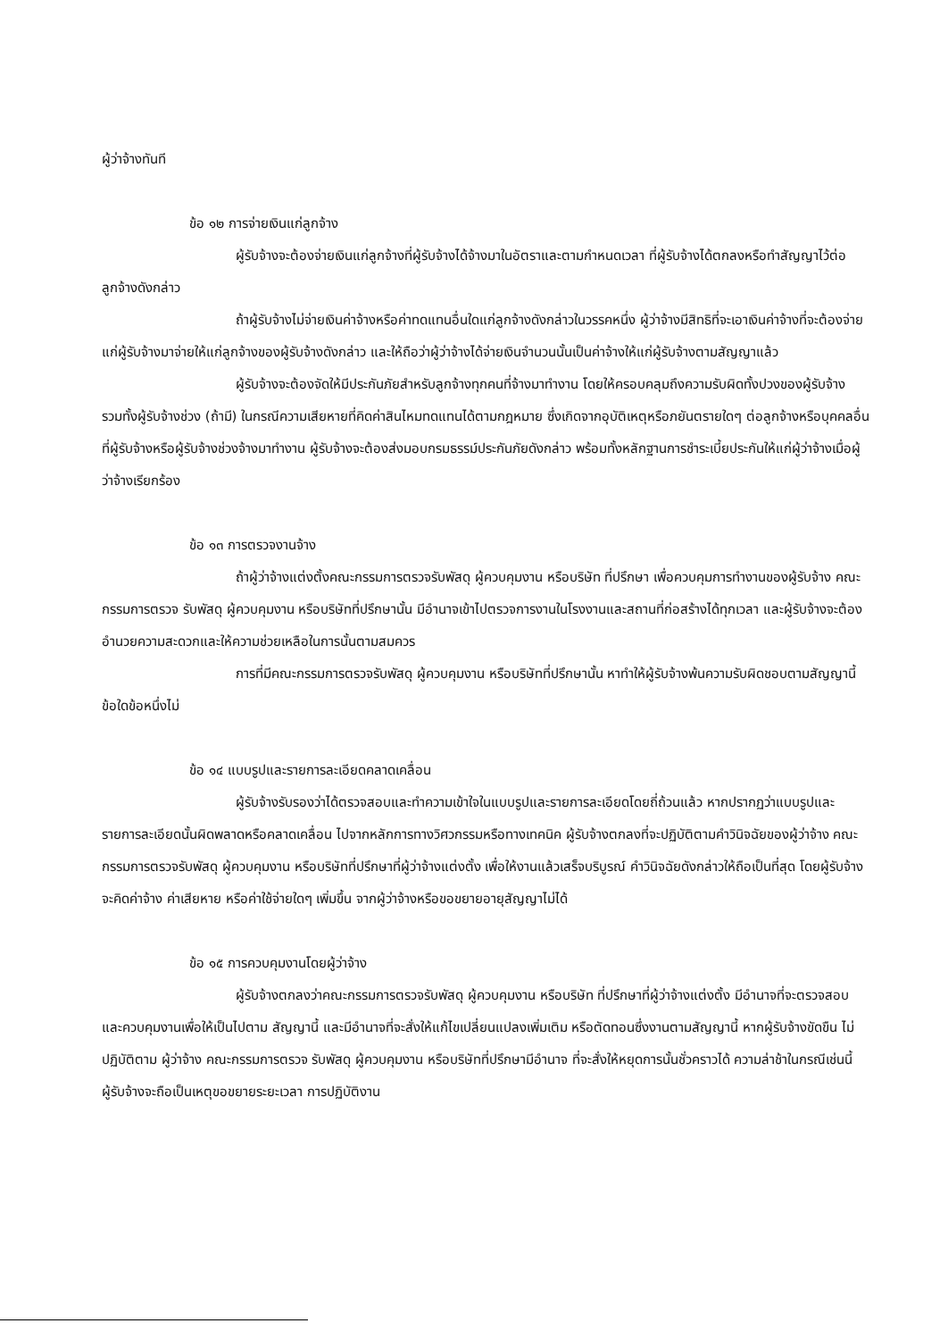ผู้ว่าจ้างทันที
ข้อ ๑๒ การจ่ายเงินแก่ลูกจ้าง
ผู้รับจ้างจะต้องจ่ายเงินแก่ลูกจ้างที่ผู้รับจ้างได้จ้างมาในอัตราและตามกำหนดเวลา ที่ผู้รับจ้างได้ตกลงหรือทำสัญญาไว้ต่อลูกจ้างดังกล่าว
ถ้าผู้รับจ้างไม่จ่ายเงินค่าจ้างหรือค่าทดแทนอื่นใดแก่ลูกจ้างดังกล่าวในวรรคหนึ่ง ผู้ว่าจ้างมีสิทธิที่จะเอาเงินค่าจ้างที่จะต้องจ่ายแก่ผู้รับจ้างมาจ่ายให้แก่ลูกจ้างของผู้รับจ้างดังกล่าว และให้ถือว่าผู้ว่าจ้างได้จ่ายเงินจำนวนนั้นเป็นค่าจ้างให้แก่ผู้รับจ้างตามสัญญาแล้ว
ผู้รับจ้างจะต้องจัดให้มีประกันภัยสำหรับลูกจ้างทุกคนที่จ้างมาทำงาน โดยให้ครอบคลุมถึงความรับผิดทั้งปวงของผู้รับจ้าง รวมทั้งผู้รับจ้างช่วง (ถ้ามี) ในกรณีความเสียหายที่คิดค่าสินไหมทดแทนได้ตามกฎหมาย ซึ่งเกิดจากอุบัติเหตุหรือภยันตรายใดๆ ต่อลูกจ้างหรือบุคคลอื่น ที่ผู้รับจ้างหรือผู้รับจ้างช่วงจ้างมาทำงาน ผู้รับจ้างจะต้องส่งมอบกรมธรรม์ประกันภัยดังกล่าว พร้อมทั้งหลักฐานการชำระเบี้ยประกันให้แก่ผู้ว่าจ้างเมื่อผู้ว่าจ้างเรียกร้อง
ข้อ ๑๓ การตรวจงานจ้าง
ถ้าผู้ว่าจ้างแต่งตั้งคณะกรรมการตรวจรับพัสดุ ผู้ควบคุมงาน หรือบริษัท ที่ปรึกษา เพื่อควบคุมการทำงานของผู้รับจ้าง คณะกรรมการตรวจ รับพัสดุ ผู้ควบคุมงาน หรือบริษัทที่ปรึกษานั้น มีอำนาจเข้าไปตรวจการงานในโรงงานและสถานที่ก่อสร้างได้ทุกเวลา และผู้รับจ้างจะต้องอำนวยความสะดวกและให้ความช่วยเหลือในการนั้นตามสมควร
การที่มีคณะกรรมการตรวจรับพัสดุ ผู้ควบคุมงาน หรือบริษัทที่ปรึกษานั้น หาทำให้ผู้รับจ้างพ้นความรับผิดชอบตามสัญญานี้ข้อใดข้อหนึ่งไม่
ข้อ ๑๔ แบบรูปและรายการละเอียดคลาดเคลื่อน
ผู้รับจ้างรับรองว่าได้ตรวจสอบและทำความเข้าใจในแบบรูปและรายการละเอียดโดยถี่ถ้วนแล้ว หากปรากฏว่าแบบรูปและรายการละเอียดนั้นผิดพลาดหรือคลาดเคลื่อน ไปจากหลักการทางวิศวกรรมหรือทางเทคนิค ผู้รับจ้างตกลงที่จะปฏิบัติตามคำวินิจฉัยของผู้ว่าจ้าง คณะกรรมการตรวจรับพัสดุ ผู้ควบคุมงาน หรือบริษัทที่ปรึกษาที่ผู้ว่าจ้างแต่งตั้ง เพื่อให้งานแล้วเสร็จบริบูรณ์ คำวินิจฉัยดังกล่าวให้ถือเป็นที่สุด โดยผู้รับจ้างจะคิดค่าจ้าง ค่าเสียหาย หรือค่าใช้จ่ายใดๆ เพิ่มขึ้น จากผู้ว่าจ้างหรือขอขยายอายุสัญญาไม่ได้
ข้อ ๑๕ การควบคุมงานโดยผู้ว่าจ้าง
ผู้รับจ้างตกลงว่าคณะกรรมการตรวจรับพัสดุ ผู้ควบคุมงาน หรือบริษัท ที่ปรึกษาที่ผู้ว่าจ้างแต่งตั้ง มีอำนาจที่จะตรวจสอบและควบคุมงานเพื่อให้เป็นไปตาม สัญญานี้ และมีอำนาจที่จะสั่งให้แก้ไขเปลี่ยนแปลงเพิ่มเติม หรือตัดทอนซึ่งงานตามสัญญานี้ หากผู้รับจ้างขัดขืน ไม่ปฏิบัติตาม ผู้ว่าจ้าง คณะกรรมการตรวจ รับพัสดุ ผู้ควบคุมงาน หรือบริษัทที่ปรึกษามีอำนาจ ที่จะสั่งให้หยุดการนั้นชั่วคราวได้ ความล่าช้าในกรณีเช่นนี้ ผู้รับจ้างจะถือเป็นเหตุขอขยายระยะเวลา การปฏิบัติงาน